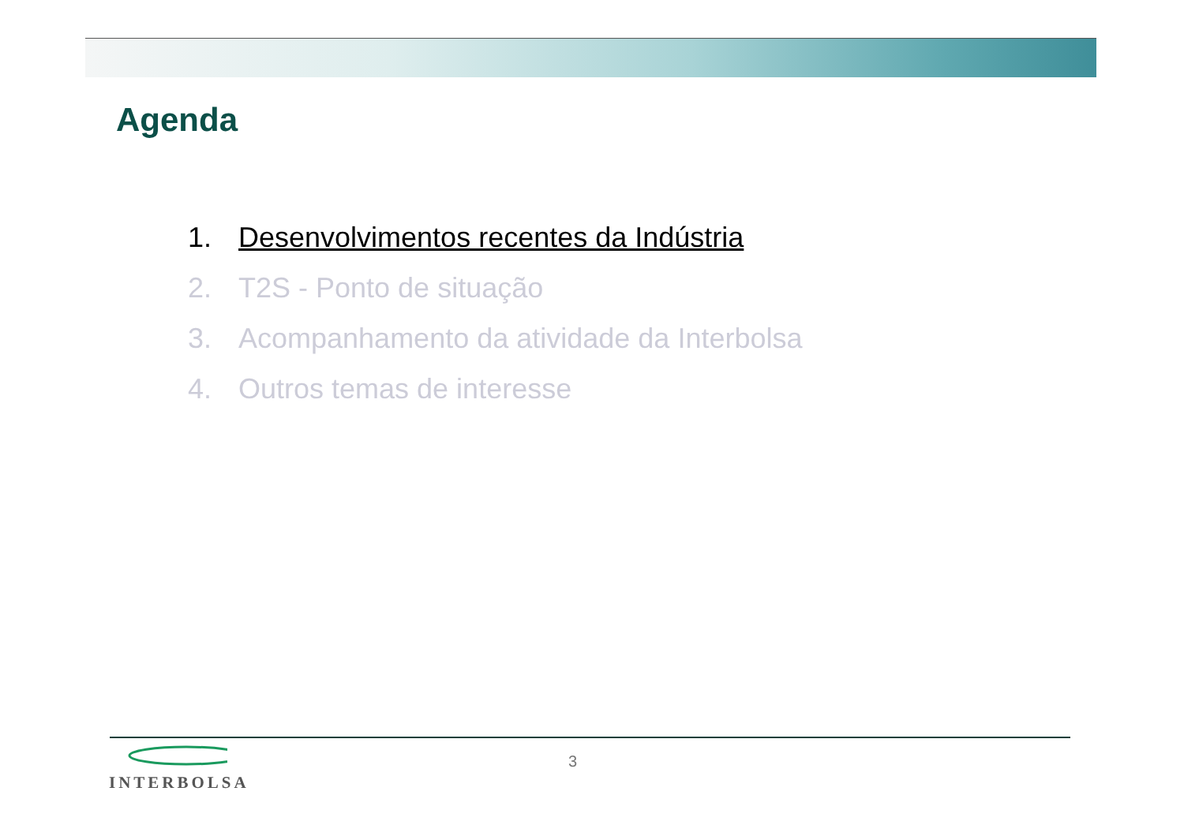Agenda
1. Desenvolvimentos recentes da Indústria
2. T2S - Ponto de situação
3. Acompanhamento da atividade da Interbolsa
4. Outros temas de interesse
INTERBOLSA
3